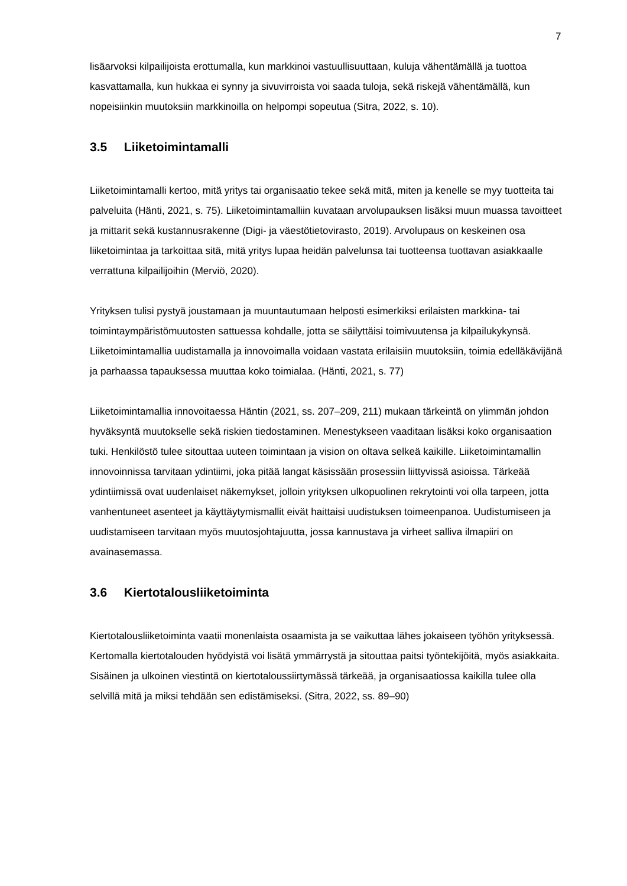7
lisäarvoksi kilpailijoista erottumalla, kun markkinoi vastuullisuuttaan, kuluja vähentämällä ja tuottoa kasvattamalla, kun hukkaa ei synny ja sivuvirroista voi saada tuloja, sekä riskejä vähentämällä, kun nopeisiinkin muutoksiin markkinoilla on helpompi sopeutua (Sitra, 2022, s. 10).
3.5 Liiketoimintamalli
Liiketoimintamalli kertoo, mitä yritys tai organisaatio tekee sekä mitä, miten ja kenelle se myy tuotteita tai palveluita (Hänti, 2021, s. 75). Liiketoimintamalliin kuvataan arvolupauksen lisäksi muun muassa tavoitteet ja mittarit sekä kustannusrakenne (Digi- ja väestötietovirasto, 2019). Arvolupaus on keskeinen osa liiketoimintaa ja tarkoittaa sitä, mitä yritys lupaa heidän palvelunsa tai tuotteensa tuottavan asiakkaalle verrattuna kilpailijoihin (Merviö, 2020).
Yrityksen tulisi pystyä joustamaan ja muuntautumaan helposti esimerkiksi erilaisten markkina- tai toimintaympäristömuutosten sattuessa kohdalle, jotta se säilyttäisi toimivuutensa ja kilpailukykynsä. Liiketoimintamallia uudistamalla ja innovoimalla voidaan vastata erilaisiin muutoksiin, toimia edelläkävijänä ja parhaassa tapauksessa muuttaa koko toimialaa. (Hänti, 2021, s. 77)
Liiketoimintamallia innovoitaessa Häntin (2021, ss. 207–209, 211) mukaan tärkeintä on ylimmän johdon hyväksyntä muutokselle sekä riskien tiedostaminen. Menestykseen vaaditaan lisäksi koko organisaation tuki. Henkilöstö tulee sitouttaa uuteen toimintaan ja vision on oltava selkeä kaikille. Liiketoimintamallin innovoinnissa tarvitaan ydintiimi, joka pitää langat käsissään prosessiin liittyvissä asioissa. Tärkeää ydintiimissä ovat uudenlaiset näkemykset, jolloin yrityksen ulkopuolinen rekrytointi voi olla tarpeen, jotta vanhentuneet asenteet ja käyttäytymismallit eivät haittaisi uudistuksen toimeenpanoa. Uudistumiseen ja uudistamiseen tarvitaan myös muutosjohtajuutta, jossa kannustava ja virheet salliva ilmapiiri on avainasemassa.
3.6 Kiertotalousliiketoiminta
Kiertotalousliiketoiminta vaatii monenlaista osaamista ja se vaikuttaa lähes jokaiseen työhön yrityksessä. Kertomalla kiertotalouden hyödyistä voi lisätä ymmärrystä ja sitouttaa paitsi työntekijöitä, myös asiakkaita. Sisäinen ja ulkoinen viestintä on kiertotaloussiirtymässä tärkeää, ja organisaatiossa kaikilla tulee olla selvillä mitä ja miksi tehdään sen edistämiseksi. (Sitra, 2022, ss. 89–90)